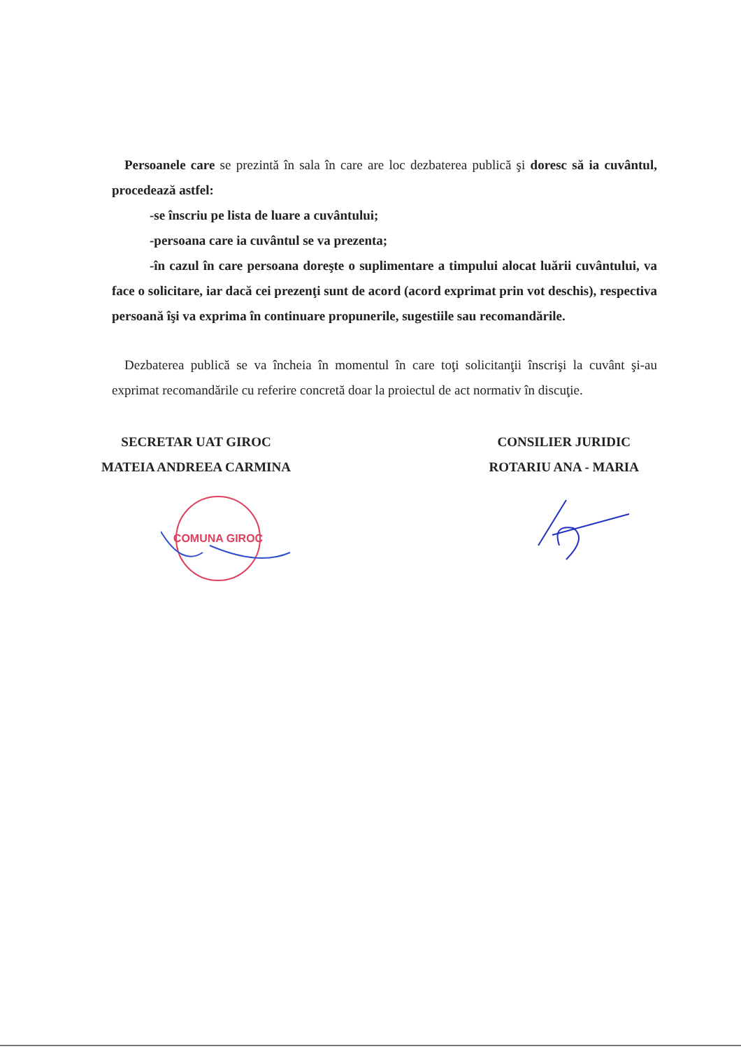Persoanele care se prezintă în sala în care are loc dezbaterea publică şi doresc să ia cuvântul, procedează astfel:
-se înscriu pe lista de luare a cuvântului;
-persoana care ia cuvântul se va prezenta;
-în cazul în care persoana doreşte o suplimentare a timpului alocat luării cuvântului, va face o solicitare, iar dacă cei prezenţi sunt de acord (acord exprimat prin vot deschis), respectiva persoană îşi va exprima în continuare propunerile, sugestiile sau recomandările.
Dezbaterea publică se va încheia în momentul în care toţi solicitanţii înscrişi la cuvânt şi-au exprimat recomandările cu referire concretă doar la proiectul de act normativ în discuţie.
SECRETAR UAT GIROC
MATEIA ANDREEA CARMINA
CONSILIER JURIDIC
ROTARIU ANA - MARIA
COMUNA GIROC